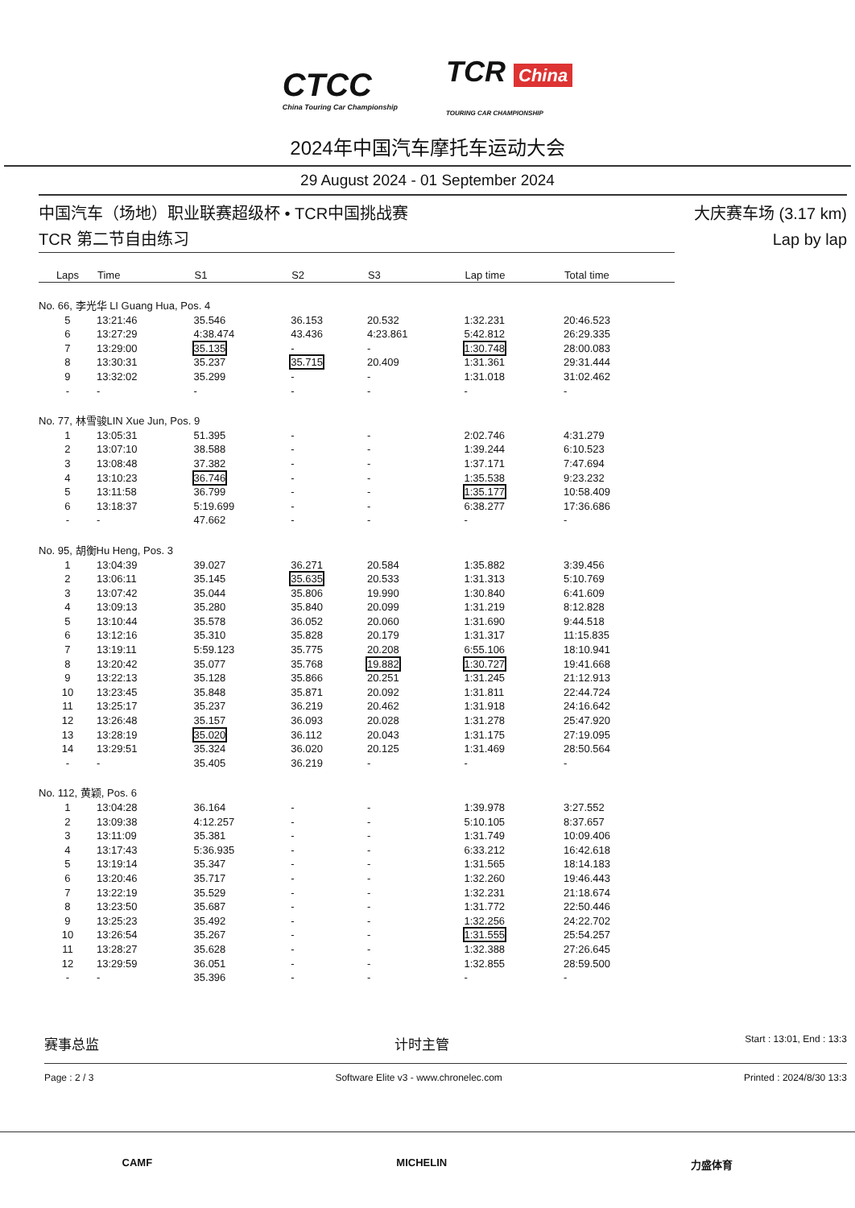CTCC
China Touring Car Championship
TCR China
TOURING CAR CHAMPIONSHIP
2024年中国汽车摩托车运动大会
29 August 2024 - 01 September 2024
中国汽车（场地）职业联赛超级杯 • TCR中国挑战赛
TCR 第二节自由练习
大庆赛车场 (3.17 km)
Lap by lap
| Laps | Time | S1 | S2 | S3 | Lap time | Total time |
| --- | --- | --- | --- | --- | --- | --- |
| No. 66, 李光华 LI Guang Hua, Pos. 4 | | | | | | |
| 5 | 13:21:46 | 35.546 | 36.153 | 20.532 | 1:32.231 | 20:46.523 |
| 6 | 13:27:29 | 4:38.474 | 43.436 | 4:23.861 | 5:42.812 | 26:29.335 |
| 7 | 13:29:00 | 35.135 | - | - | 1:30.748 | 28:00.083 |
| 8 | 13:30:31 | 35.237 | 35.715 | 20.409 | 1:31.361 | 29:31.444 |
| 9 | 13:32:02 | 35.299 | - | - | 1:31.018 | 31:02.462 |
| - | - | - | - | - | - | - |
| No. 77, 林雪骏LIN Xue Jun, Pos. 9 | | | | | | |
| 1 | 13:05:31 | 51.395 | - | - | 2:02.746 | 4:31.279 |
| 2 | 13:07:10 | 38.588 | - | - | 1:39.244 | 6:10.523 |
| 3 | 13:08:48 | 37.382 | - | - | 1:37.171 | 7:47.694 |
| 4 | 13:10:23 | 36.746 | - | - | 1:35.538 | 9:23.232 |
| 5 | 13:11:58 | 36.799 | - | - | 1:35.177 | 10:58.409 |
| 6 | 13:18:37 | 5:19.699 | - | - | 6:38.277 | 17:36.686 |
| - | - | 47.662 | - | - | - | - |
| No. 95, 胡衡Hu Heng, Pos. 3 | | | | | | |
| 1 | 13:04:39 | 39.027 | 36.271 | 20.584 | 1:35.882 | 3:39.456 |
| 2 | 13:06:11 | 35.145 | 35.635 | 20.533 | 1:31.313 | 5:10.769 |
| 3 | 13:07:42 | 35.044 | 35.806 | 19.990 | 1:30.840 | 6:41.609 |
| 4 | 13:09:13 | 35.280 | 35.840 | 20.099 | 1:31.219 | 8:12.828 |
| 5 | 13:10:44 | 35.578 | 36.052 | 20.060 | 1:31.690 | 9:44.518 |
| 6 | 13:12:16 | 35.310 | 35.828 | 20.179 | 1:31.317 | 11:15.835 |
| 7 | 13:19:11 | 5:59.123 | 35.775 | 20.208 | 6:55.106 | 18:10.941 |
| 8 | 13:20:42 | 35.077 | 35.768 | 19.882 | 1:30.727 | 19:41.668 |
| 9 | 13:22:13 | 35.128 | 35.866 | 20.251 | 1:31.245 | 21:12.913 |
| 10 | 13:23:45 | 35.848 | 35.871 | 20.092 | 1:31.811 | 22:44.724 |
| 11 | 13:25:17 | 35.237 | 36.219 | 20.462 | 1:31.918 | 24:16.642 |
| 12 | 13:26:48 | 35.157 | 36.093 | 20.028 | 1:31.278 | 25:47.920 |
| 13 | 13:28:19 | 35.020 | 36.112 | 20.043 | 1:31.175 | 27:19.095 |
| 14 | 13:29:51 | 35.324 | 36.020 | 20.125 | 1:31.469 | 28:50.564 |
| - | - | 35.405 | 36.219 | - | - | - |
| No. 112, 黄颖, Pos. 6 | | | | | | |
| 1 | 13:04:28 | 36.164 | - | - | 1:39.978 | 3:27.552 |
| 2 | 13:09:38 | 4:12.257 | - | - | 5:10.105 | 8:37.657 |
| 3 | 13:11:09 | 35.381 | - | - | 1:31.749 | 10:09.406 |
| 4 | 13:17:43 | 5:36.935 | - | - | 6:33.212 | 16:42.618 |
| 5 | 13:19:14 | 35.347 | - | - | 1:31.565 | 18:14.183 |
| 6 | 13:20:46 | 35.717 | - | - | 1:32.260 | 19:46.443 |
| 7 | 13:22:19 | 35.529 | - | - | 1:32.231 | 21:18.674 |
| 8 | 13:23:50 | 35.687 | - | - | 1:31.772 | 22:50.446 |
| 9 | 13:25:23 | 35.492 | - | - | 1:32.256 | 24:22.702 |
| 10 | 13:26:54 | 35.267 | - | - | 1:31.555 | 25:54.257 |
| 11 | 13:28:27 | 35.628 | - | - | 1:32.388 | 27:26.645 |
| 12 | 13:29:59 | 36.051 | - | - | 1:32.855 | 28:59.500 |
| - | - | 35.396 | - | - | - | - |
赛事总监 计时主管 Start : 13:01, End : 13:3
Page : 2 / 3 Software Elite v3 - www.chronelec.com Printed : 2024/8/30 13:3
CAMF MICHELIN 力盛体育